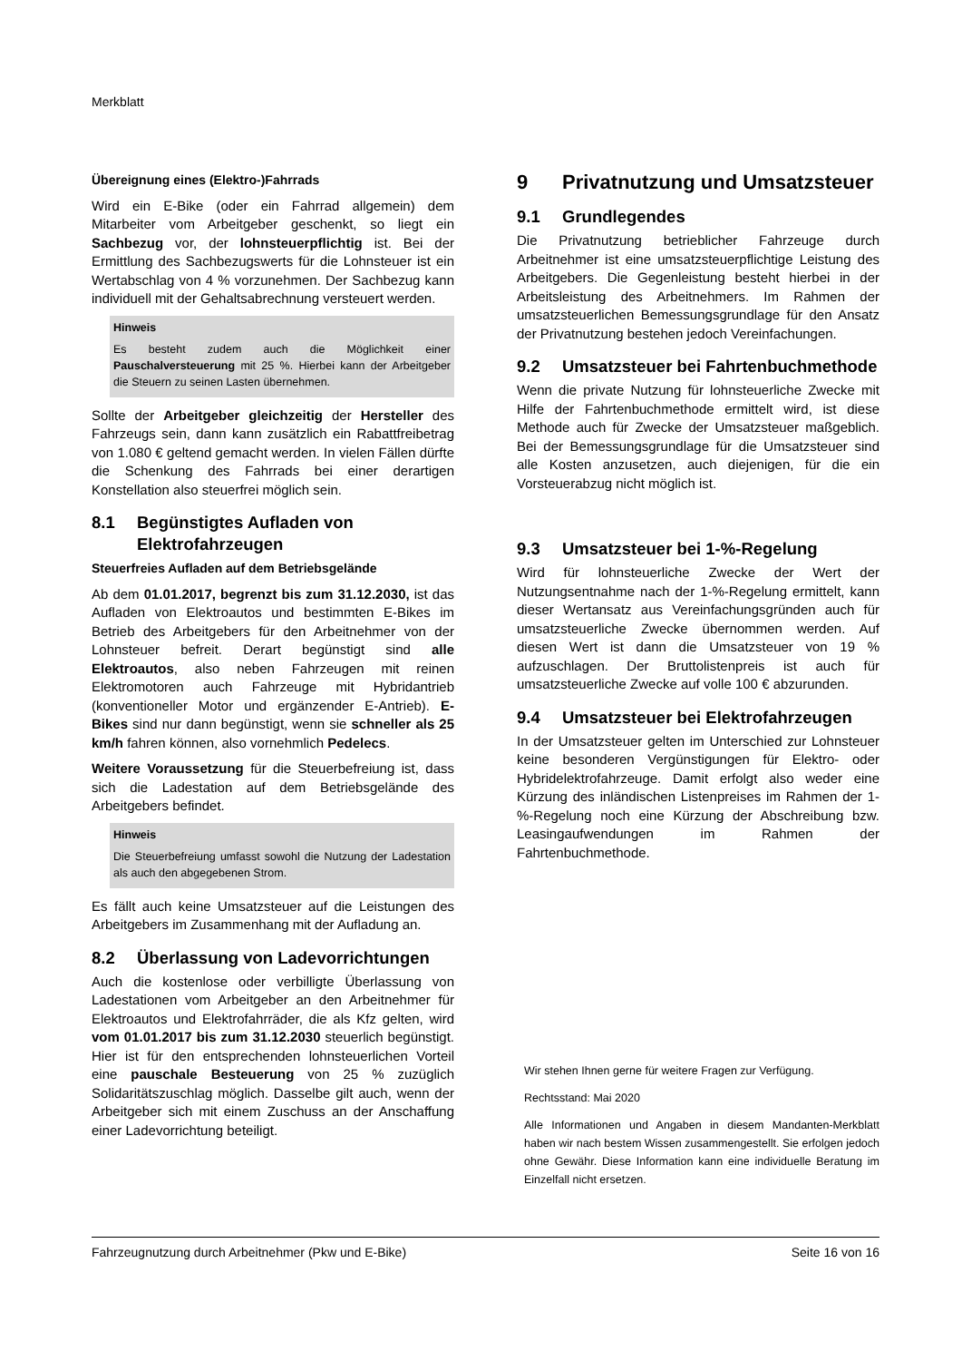Merkblatt
Übereignung eines (Elektro-)Fahrrads
Wird ein E-Bike (oder ein Fahrrad allgemein) dem Mitarbeiter vom Arbeitgeber geschenkt, so liegt ein Sachbezug vor, der lohnsteuerpflichtig ist. Bei der Ermittlung des Sachbezugswerts für die Lohnsteuer ist ein Wertabschlag von 4 % vorzunehmen. Der Sachbezug kann individuell mit der Gehaltsabrechnung versteuert werden.
Hinweis
Es besteht zudem auch die Möglichkeit einer Pauschalversteuerung mit 25 %. Hierbei kann der Arbeitgeber die Steuern zu seinen Lasten übernehmen.
Sollte der Arbeitgeber gleichzeitig der Hersteller des Fahrzeugs sein, dann kann zusätzlich ein Rabattfreibetrag von 1.080 € geltend gemacht werden. In vielen Fällen dürfte die Schenkung des Fahrrads bei einer derartigen Konstellation also steuerfrei möglich sein.
8.1 Begünstigtes Aufladen von Elektrofahrzeugen
Steuerfreies Aufladen auf dem Betriebsgelände
Ab dem 01.01.2017, begrenzt bis zum 31.12.2030, ist das Aufladen von Elektroautos und bestimmten E-Bikes im Betrieb des Arbeitgebers für den Arbeitnehmer von der Lohnsteuer befreit. Derart begünstigt sind alle Elektroautos, also neben Fahrzeugen mit reinen Elektromotoren auch Fahrzeuge mit Hybridantrieb (konventioneller Motor und ergänzender E-Antrieb). E-Bikes sind nur dann begünstigt, wenn sie schneller als 25 km/h fahren können, also vornehmlich Pedelecs.
Weitere Voraussetzung für die Steuerbefreiung ist, dass sich die Ladestation auf dem Betriebsgelände des Arbeitgebers befindet.
Hinweis
Die Steuerbefreiung umfasst sowohl die Nutzung der Ladestation als auch den abgegebenen Strom.
Es fällt auch keine Umsatzsteuer auf die Leistungen des Arbeitgebers im Zusammenhang mit der Aufladung an.
8.2 Überlassung von Ladevorrichtungen
Auch die kostenlose oder verbilligte Überlassung von Ladestationen vom Arbeitgeber an den Arbeitnehmer für Elektroautos und Elektrofahrräder, die als Kfz gelten, wird vom 01.01.2017 bis zum 31.12.2030 steuerlich begünstigt. Hier ist für den entsprechenden lohnsteuerlichen Vorteil eine pauschale Besteuerung von 25 % zuzüglich Solidaritätszuschlag möglich. Dasselbe gilt auch, wenn der Arbeitgeber sich mit einem Zuschuss an der Anschaffung einer Ladevorrichtung beteiligt.
9 Privatnutzung und Umsatzsteuer
9.1 Grundlegendes
Die Privatnutzung betrieblicher Fahrzeuge durch Arbeitnehmer ist eine umsatzsteuerpflichtige Leistung des Arbeitgebers. Die Gegenleistung besteht hierbei in der Arbeitsleistung des Arbeitnehmers. Im Rahmen der umsatzsteuerlichen Bemessungsgrundlage für den Ansatz der Privatnutzung bestehen jedoch Vereinfachungen.
9.2 Umsatzsteuer bei Fahrtenbuchmethode
Wenn die private Nutzung für lohnsteuerliche Zwecke mit Hilfe der Fahrtenbuchmethode ermittelt wird, ist diese Methode auch für Zwecke der Umsatzsteuer maßgeblich. Bei der Bemessungsgrundlage für die Umsatzsteuer sind alle Kosten anzusetzen, auch diejenigen, für die ein Vorsteuerabzug nicht möglich ist.
9.3 Umsatzsteuer bei 1-%-Regelung
Wird für lohnsteuerliche Zwecke der Wert der Nutzungsentnahme nach der 1-%-Regelung ermittelt, kann dieser Wertansatz aus Vereinfachungsgründen auch für umsatzsteuerliche Zwecke übernommen werden. Auf diesen Wert ist dann die Umsatzsteuer von 19 % aufzuschlagen. Der Bruttolistenpreis ist auch für umsatzsteuerliche Zwecke auf volle 100 € abzurunden.
9.4 Umsatzsteuer bei Elektrofahrzeugen
In der Umsatzsteuer gelten im Unterschied zur Lohnsteuer keine besonderen Vergünstigungen für Elektro- oder Hybridelektrofahrzeuge. Damit erfolgt also weder eine Kürzung des inländischen Listenpreises im Rahmen der 1-%-Regelung noch eine Kürzung der Abschreibung bzw. Leasingaufwendungen im Rahmen der Fahrtenbuchmethode.
Wir stehen Ihnen gerne für weitere Fragen zur Verfügung.
Rechtsstand: Mai 2020
Alle Informationen und Angaben in diesem Mandanten-Merkblatt haben wir nach bestem Wissen zusammengestellt. Sie erfolgen jedoch ohne Gewähr. Diese Information kann eine individuelle Beratung im Einzelfall nicht ersetzen.
Fahrzeugnutzung durch Arbeitnehmer (Pkw und E-Bike) Seite 16 von 16